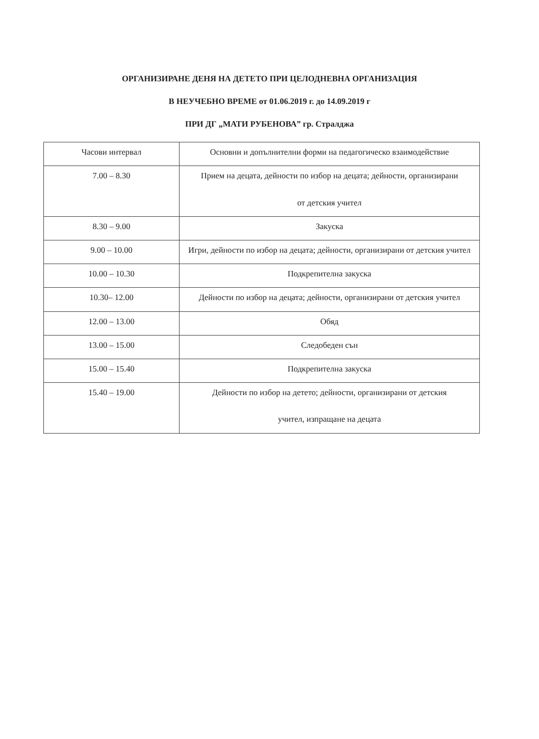ОРГАНИЗИРАНЕ ДЕНЯ НА ДЕТЕТО ПРИ ЦЕЛОДНЕВНА ОРГАНИЗАЦИЯ
В НЕУЧЕБНО ВРЕМЕ от 01.06.2019 г. до 14.09.2019 г
ПРИ ДГ „МАТИ РУБЕНОВА” гр. Стралджа
| Часови интервал | Основни и допълнителни форми на педагогическо взаимодействие |
| --- | --- |
| 7.00 – 8.30 | Прием на децата, дейности по избор на децата; дейности, организирани от детския учител |
| 8.30 – 9.00 | Закуска |
| 9.00 – 10.00 | Игри, дейности по избор на децата; дейности, организирани от детския учител |
| 10.00 – 10.30 | Подкрепителна закуска |
| 10.30– 12.00 | Дейности по избор на децата; дейности, организирани от детския учител |
| 12.00 – 13.00 | Обяд |
| 13.00 – 15.00 | Следобеден сън |
| 15.00 – 15.40 | Подкрепителна закуска |
| 15.40 – 19.00 | Дейности по избор на детето; дейности, организирани от детския учител, изпращане на децата |